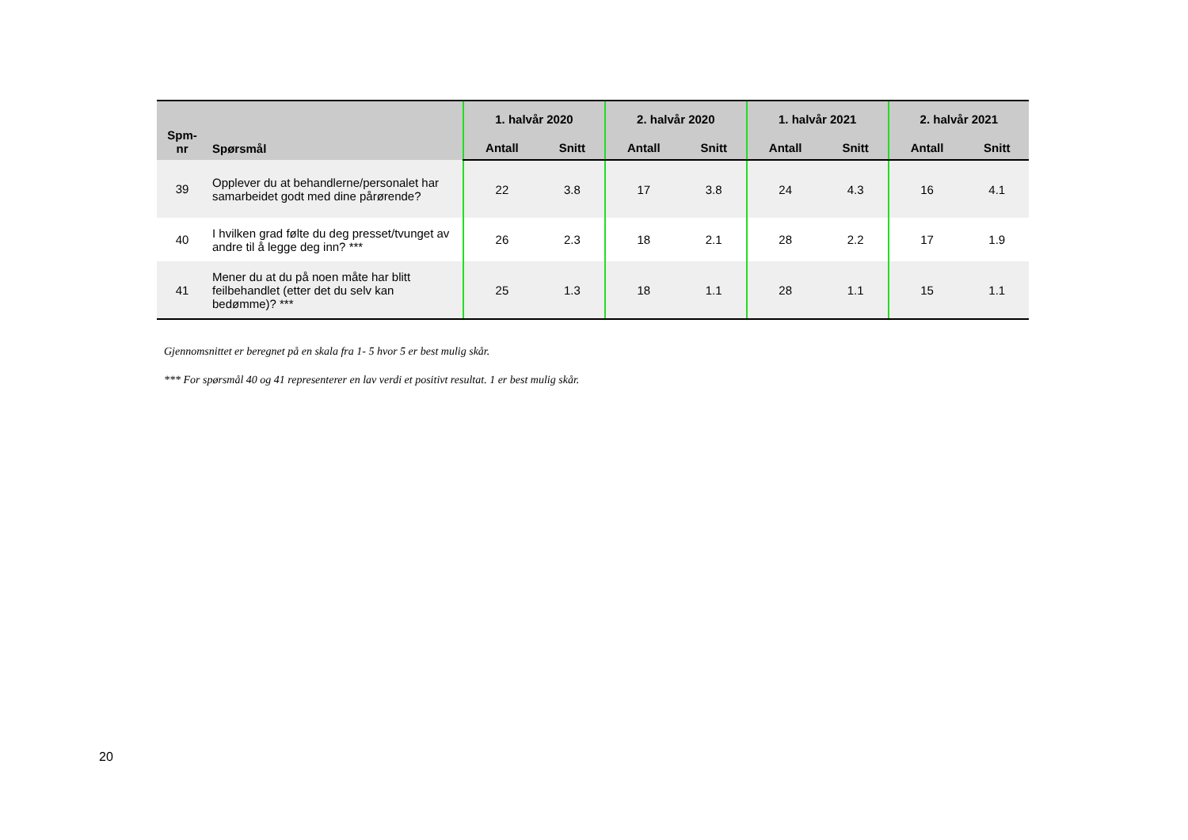| Spm- nr | Spørsmål | 1. halvår 2020 | | 2. halvår 2020 | | 1. halvår 2021 | | 2. halvår 2021 | |
| --- | --- | --- | --- | --- | --- | --- | --- | --- | --- |
| | | Antall | Snitt | Antall | Snitt | Antall | Snitt | Antall | Snitt |
| 39 | Opplever du at behandlerne/personalet har samarbeidet godt med dine pårørende? | 22 | 3.8 | 17 | 3.8 | 24 | 4.3 | 16 | 4.1 |
| 40 | I hvilken grad følte du deg presset/tvunget av andre til å legge deg inn? *** | 26 | 2.3 | 18 | 2.1 | 28 | 2.2 | 17 | 1.9 |
| 41 | Mener du at du på noen måte har blitt feilbehandlet (etter det du selv kan bedømme)? *** | 25 | 1.3 | 18 | 1.1 | 28 | 1.1 | 15 | 1.1 |
Gjennomsnittet er beregnet på en skala fra 1- 5 hvor 5 er best mulig skår.
*** For spørsmål 40 og 41 representerer en lav verdi et positivt resultat. 1 er best mulig skår.
20